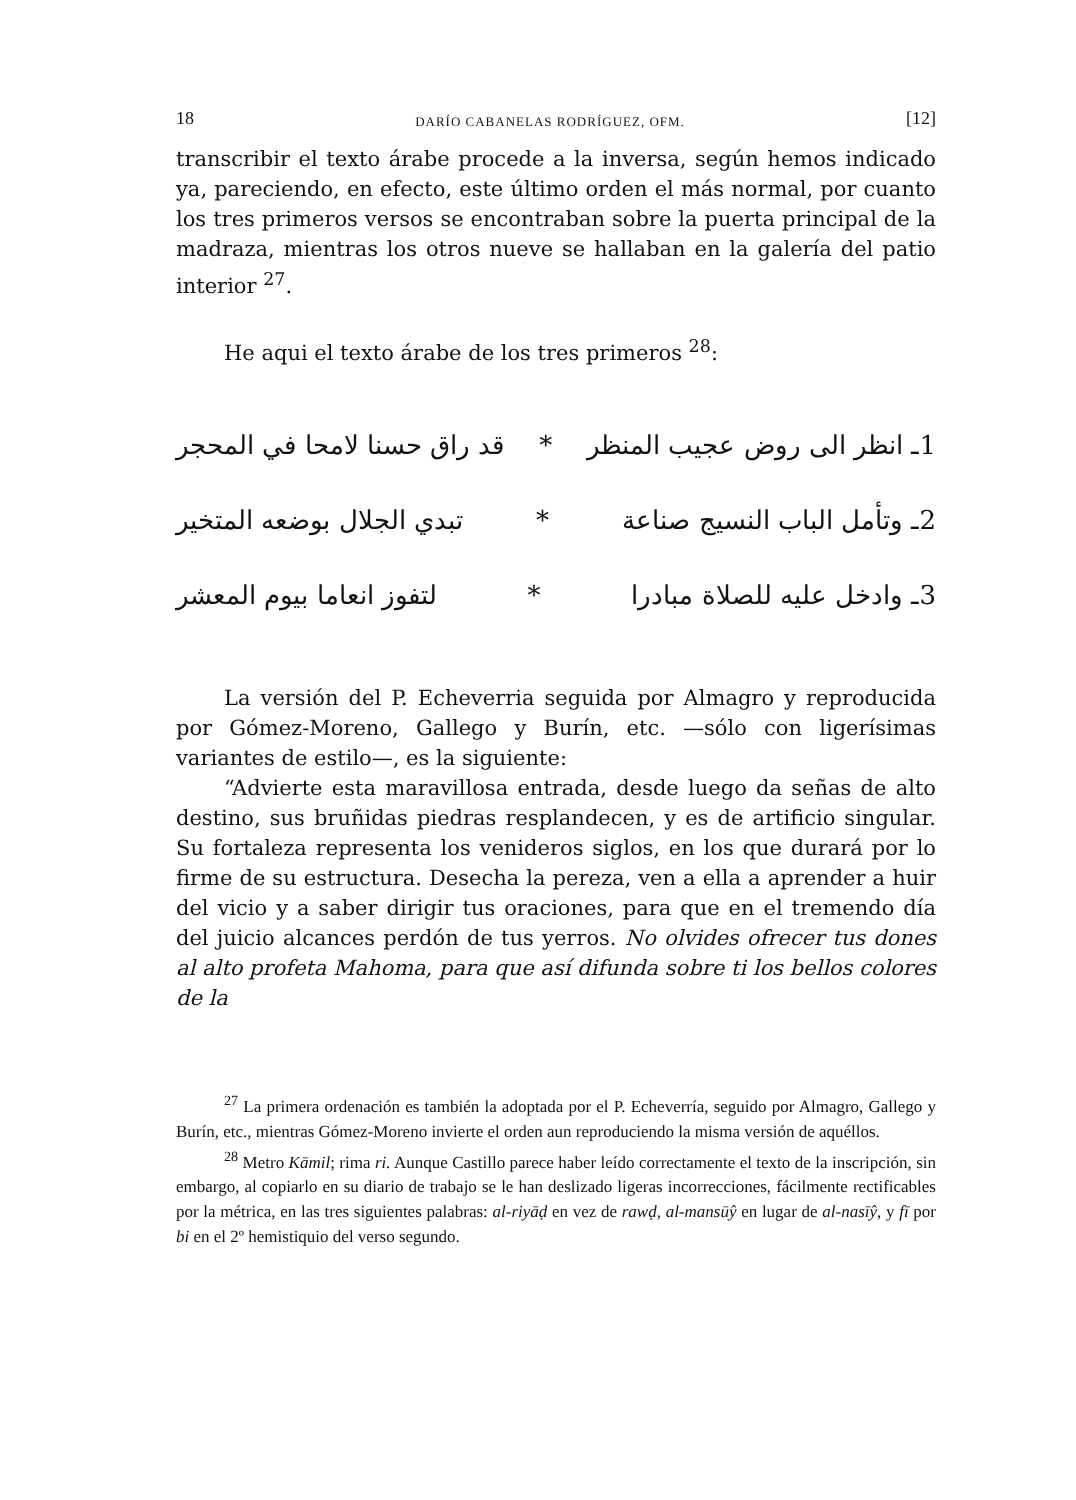18 DARÍO CABANELAS RODRÍGUEZ, OFM. [12]
transcribir el texto árabe procede a la inversa, según hemos indicado ya, pareciendo, en efecto, este último orden el más normal, por cuanto los tres primeros versos se encontraban sobre la puerta principal de la madraza, mientras los otros nueve se hallaban en la galería del patio interior <sup>27</sup>.
He aqui el texto árabe de los tres primeros <sup>28</sup>:
1ـ انظر الى روض عجيب المنظر * قد راق حسنا لامحا في المحجر
2ـ وتأمل الباب النسيج صناعة * تبدي الجلال بوضعه المتخير
3ـ وادخل عليه للصلاة مبادرا * لتفوز انعاما بيوم المعشر
La versión del P. Echeverria seguida por Almagro y reproducida por Gómez-Moreno, Gallego y Burín, etc. —sólo con ligerísimas variantes de estilo—, es la siguiente:
“Advierte esta maravillosa entrada, desde luego da señas de alto destino, sus bruñidas piedras resplandecen, y es de artificio singular. Su fortaleza representa los venideros siglos, en los que durará por lo firme de su estructura. Desecha la pereza, ven a ella a aprender a huir del vicio y a saber dirigir tus oraciones, para que en el tremendo día del juicio alcances perdón de tus yerros. No olvides ofrecer tus dones al alto profeta Mahoma, para que así difunda sobre ti los bellos colores de la
<sup>27</sup> La primera ordenación es también la adoptada por el P. Echeverría, seguido por Almagro, Gallego y Burín, etc., mientras Gómez-Moreno invierte el orden aun reproduciendo la misma versión de aquéllos.
<sup>28</sup> Metro Kāmil; rima ri. Aunque Castillo parece haber leído correctamente el texto de la inscripción, sin embargo, al copiarlo en su diario de trabajo se le han deslizado ligeras incorrecciones, fácilmente rectificables por la métrica, en las tres siguientes palabras: al-riyāḍ en vez de rawḍ, al-mansūŷ en lugar de al-nasīŷ, y fī por bi en el 2º hemistiquio del verso segundo.